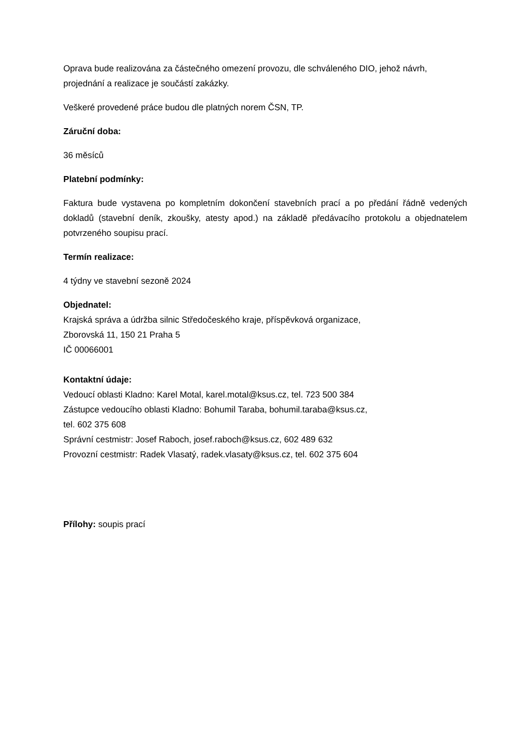Oprava bude realizována za částečného omezení provozu, dle schváleného DIO, jehož návrh, projednání a realizace je součástí zakázky.
Veškeré provedené práce budou dle platných norem ČSN, TP.
Záruční doba:
36 měsíců
Platební podmínky:
Faktura bude vystavena po kompletním dokončení stavebních prací a po předání řádně vedených dokladů (stavební deník, zkoušky, atesty apod.) na základě předávacího protokolu a objednatelem potvrzeného soupisu prací.
Termín realizace:
4 týdny ve stavební sezoně 2024
Objednatel:
Krajská správa a údržba silnic Středočeského kraje, příspěvková organizace,
Zborovská 11, 150 21 Praha 5
IČ 00066001
Kontaktní údaje:
Vedoucí oblasti Kladno: Karel Motal, karel.motal@ksus.cz, tel. 723 500 384
Zástupce vedoucího oblasti Kladno: Bohumil Taraba, bohumil.taraba@ksus.cz,
tel. 602 375 608
Správní cestmistr: Josef Raboch, josef.raboch@ksus.cz, 602 489 632
Provozní cestmistr: Radek Vlasatý, radek.vlasaty@ksus.cz, tel. 602 375 604
Přílohy: soupis prací